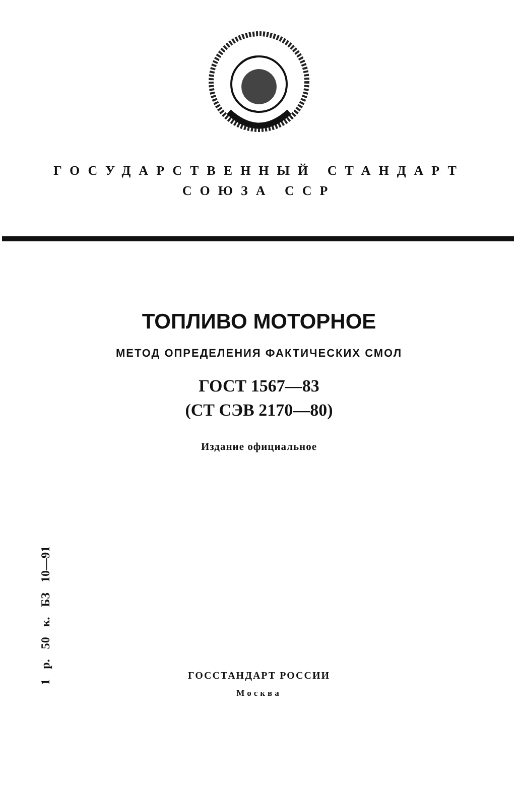ГОСУДАРСТВЕННЫЙ СТАНДАРТ
СОЮЗА ССР
ТОПЛИВО МОТОРНОЕ
МЕТОД ОПРЕДЕЛЕНИЯ ФАКТИЧЕСКИХ СМОЛ
ГОСТ 1567—83
(СТ СЭВ 2170—80)
Издание официальное
1 р. 50 к. БЗ 10—91
ГОССТАНДАРТ РОССИИ
Москва